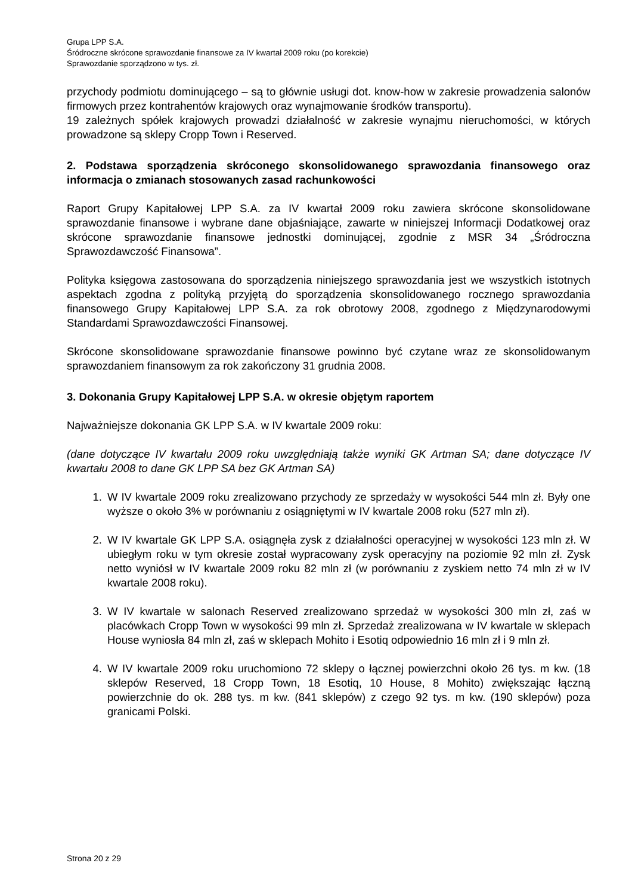Grupa LPP S.A.
Śródroczne skrócone sprawozdanie finansowe za IV kwartał 2009 roku (po korekcie)
Sprawozdanie sporządzono w tys. zł.
przychody podmiotu dominującego – są to głównie usługi dot. know-how w zakresie prowadzenia salonów firmowych przez kontrahentów krajowych oraz wynajmowanie środków transportu).
19 zależnych spółek krajowych prowadzi działalność w zakresie wynajmu nieruchomości, w których prowadzone są sklepy Cropp Town i Reserved.
2. Podstawa sporządzenia skróconego skonsolidowanego sprawozdania finansowego oraz informacja o zmianach stosowanych zasad rachunkowości
Raport Grupy Kapitałowej LPP S.A. za IV kwartał 2009 roku zawiera skrócone skonsolidowane sprawozdanie finansowe i wybrane dane objaśniające, zawarte w niniejszej Informacji Dodatkowej oraz skrócone sprawozdanie finansowe jednostki dominującej, zgodnie z MSR 34 „Śródroczna Sprawozdawczość Finansowa”.
Polityka księgowa zastosowana do sporządzenia niniejszego sprawozdania jest we wszystkich istotnych aspektach zgodna z polityką przyjętą do sporządzenia skonsolidowanego rocznego sprawozdania finansowego Grupy Kapitałowej LPP S.A. za rok obrotowy 2008, zgodnego z Międzynarodowymi Standardami Sprawozdawczości Finansowej.
Skrócone skonsolidowane sprawozdanie finansowe powinno być czytane wraz ze skonsolidowanym sprawozdaniem finansowym za rok zakończony 31 grudnia 2008.
3. Dokonania Grupy Kapitałowej LPP S.A. w okresie objętym raportem
Najważniejsze dokonania GK LPP S.A. w IV kwartale 2009 roku:
(dane dotyczące IV kwartału 2009 roku uwzględniają także wyniki GK Artman SA; dane dotyczące IV kwartału 2008 to dane GK LPP SA bez GK Artman SA)
1. W IV kwartale 2009 roku zrealizowano przychody ze sprzedaży w wysokości 544 mln zł. Były one wyższe o około 3% w porównaniu z osiągniętymi w IV kwartale 2008 roku (527 mln zł).
2. W IV kwartale GK LPP S.A. osiągnęła zysk z działalności operacyjnej w wysokości 123 mln zł. W ubiegłym roku w tym okresie został wypracowany zysk operacyjny na poziomie 92 mln zł. Zysk netto wyniósł w IV kwartale 2009 roku 82 mln zł (w porównaniu z zyskiem netto 74 mln zł w IV kwartale 2008 roku).
3. W IV kwartale w salonach Reserved zrealizowano sprzedaż w wysokości 300 mln zł, zaś w placówkach Cropp Town w wysokości 99 mln zł. Sprzedaż zrealizowana w IV kwartale w sklepach House wyniosła 84 mln zł, zaś w sklepach Mohito i Esotiq odpowiednio 16 mln zł i 9 mln zł.
4. W IV kwartale 2009 roku uruchomiono 72 sklepy o łącznej powierzchni około 26 tys. m kw. (18 sklepów Reserved, 18 Cropp Town, 18 Esotiq, 10 House, 8 Mohito) zwiększając łączną powierzchnie do ok. 288 tys. m kw. (841 sklepów) z czego 92 tys. m kw. (190 sklepów) poza granicami Polski.
Strona 20 z 29